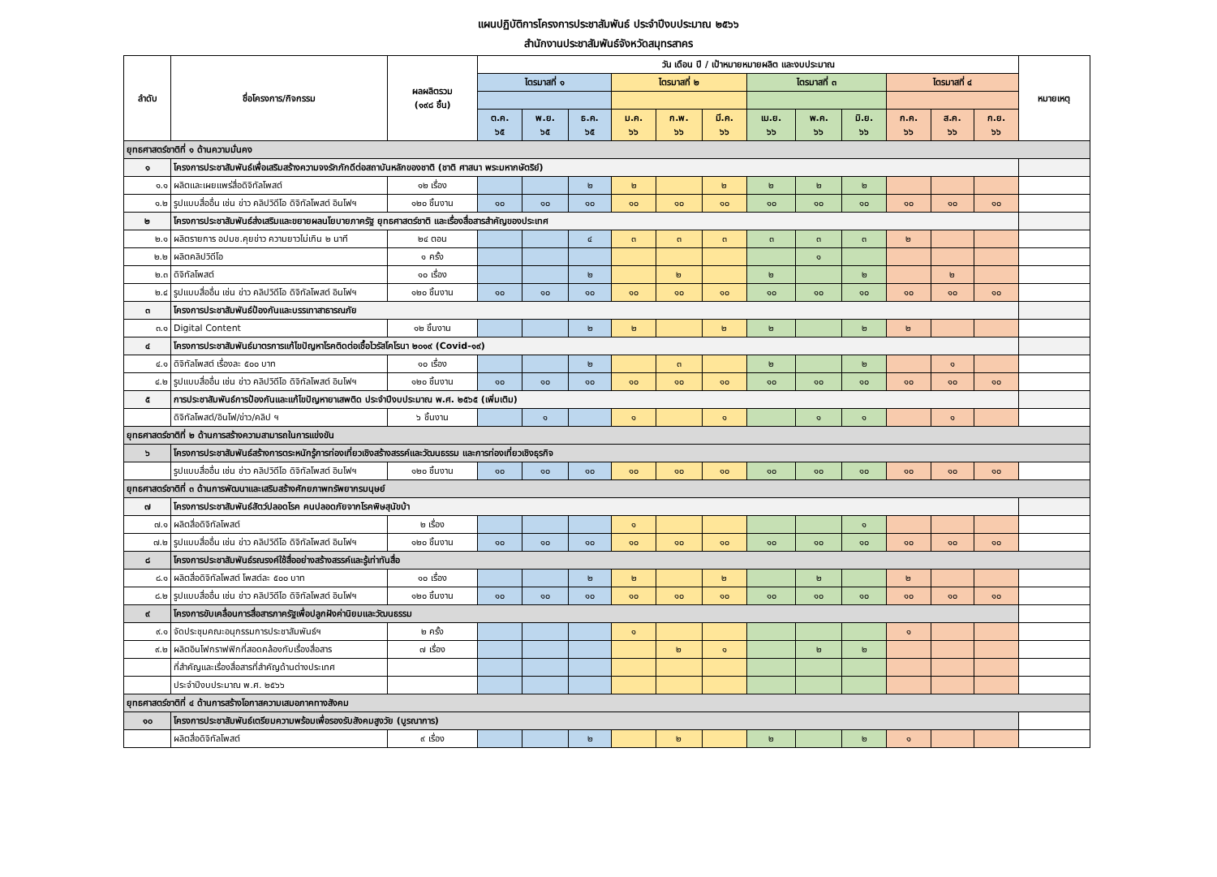แผนปฏิบัติการโครงการประชาสัมพันธ์ ประจำปีงบประมาณ ๒๕๖๖
สำนักงานประชาสัมพันธ์จังหวัดสมุทรสาคร
| ลำดับ | ชื่อโครงการ/กิจกรรม | ผลผลิตรวม (๑๙๘ ชิ้น) | วัน เดือน ปี / เป้าหมายหมายผลิต และงบประมาณ | | | | | | | | | | | | หมายเหตุ |
| --- | --- | --- | --- | --- | --- | --- | --- | --- | --- | --- | --- | --- | --- | --- | --- |
| | | | ไตรมาสที่ ๑ | | | ไตรมาสที่ ๒ | | | ไตรมาสที่ ๓ | | | ไตรมาสที่ ๔ | | | |
| | | | ต.ค. ๖๕ | พ.ย. ๖๕ | ธ.ค. ๖๕ | ม.ค. ๖๖ | ก.พ. ๖๖ | มี.ค. ๖๖ | เม.ย. ๖๖ | พ.ค. ๖๖ | มิ.ย. ๖๖ | ก.ค. ๖๖ | ส.ค. ๖๖ | ก.ย. ๖๖ | |
| ยุทธศาสตร์ชาติที่ ๑ ด้านความมั่นคง | | | | | | | | | | | | | | | |
| ๑ | โครงการประชาสัมพันธ์เพื่อเสริมสร้างความจงรักภักดีต่อสถาบันหลักของชาติ (ชาติ ศาสนา พระมหากษัตริย์) | | | | | | | | | | | | | | |
| ๑.๑ | ผลิตและเผยแพร่สื่อดิจิทัลโพสต์ | ๑๒ เรื่อง | | | ๒ | ๒ | | ๒ | ๒ | ๒ | ๒ | | | | |
| ๑.๒ | รูปแบบสื่ออื่น เช่น ข่าว คลิปวิดีโอ ดิจิทัลโพสต์ อินโฟฯ | ๑๒๐ ชิ้นงาน | ๑๐ | ๑๐ | ๑๐ | ๑๐ | ๑๐ | ๑๐ | ๑๐ | ๑๐ | ๑๐ | ๑๐ | ๑๐ | ๑๐ | |
| ๒ | โครงการประชาสัมพันธ์ส่งเสริมและขยายผลนโยบายภาครัฐ ยุทธศาสตร์ชาติ และเรื่องสื่อสารสำคัญของประเทศ | | | | | | | | | | | | | | |
| ๒.๑ | ผลิตรายการ อปมช.คุยข่าว ความยาวไม่เกิน ๒ นาที | ๒๔ ตอน | | | ๔ | ๓ | ๓ | ๓ | ๓ | ๓ | ๓ | ๒ | | | |
| ๒.๒ | ผลิตคลิปวิดีโอ | ๑ ครั้ง | | | | | | | | ๑ | | | | | |
| ๒.๓ | ดิจิทัลโพสต์ | ๑๐ เรื่อง | | | ๒ | | ๒ | | ๒ | | ๒ | | ๒ | | |
| ๒.๔ | รูปแบบสื่ออื่น เช่น ข่าว คลิปวิดีโอ ดิจิทัลโพสต์ อินโฟฯ | ๑๒๐ ชิ้นงาน | ๑๐ | ๑๐ | ๑๐ | ๑๐ | ๑๐ | ๑๐ | ๑๐ | ๑๐ | ๑๐ | ๑๐ | ๑๐ | ๑๐ | |
| ๓ | โครงการประชาสัมพันธ์ป้องกันและบรรเทาสาธารณภัย | | | | | | | | | | | | | | |
| ๓.๑ | Digital Content | ๑๒ ชิ้นงาน | | | ๒ | ๒ | | ๒ | ๒ | | ๒ | ๒ | | | |
| ๔ | โครงการประชาสัมพันธ์มาตรการแก้ไขปัญหาโรคติดต่อเชื้อไวรัสโคโรนา ๒๐๑๙ (Covid-๑๙) | | | | | | | | | | | | | | |
| ๔.๑ | ดิจิทัลโพสต์ เรื่องละ ๕๐๐ บาท | ๑๐ เรื่อง | | | ๒ | | ๓ | | ๒ | | ๒ | | ๑ | | |
| ๔.๒ | รูปแบบสื่ออื่น เช่น ข่าว คลิปวิดีโอ ดิจิทัลโพสต์ อินโฟฯ | ๑๒๐ ชิ้นงาน | ๑๐ | ๑๐ | ๑๐ | ๑๐ | ๑๐ | ๑๐ | ๑๐ | ๑๐ | ๑๐ | ๑๐ | ๑๐ | ๑๐ | |
| ๕ | การประชาสัมพันธ์การป้องกันและแก้ไขปัญหายาเสพติด ประจำปีงบประมาณ พ.ศ. ๒๕๖๕ (เพิ่มเติม) | | | | | | | | | | | | | | |
| | ดิจิทัลโพสต์/อินโฟ/ข่าว/คลิป ฯ | ๖ ชิ้นงาน | | ๑ | | ๑ | | ๑ | | ๑ | ๑ | | ๑ | | |
| ยุทธศาสตร์ชาติที่ ๒ ด้านการสร้างความสามารถในการแข่งขัน | | | | | | | | | | | | | | | |
| ๖ | โครงการประชาสัมพันธ์สร้างการตระหนักรู้การท่องเที่ยวเชิงสร้างสรรค์และวัฒนธรรม และการท่องเที่ยวเชิงธุรกิจ | | | | | | | | | | | | | | |
| | รูปแบบสื่ออื่น เช่น ข่าว คลิปวิดีโอ ดิจิทัลโพสต์ อินโฟฯ | ๑๒๐ ชิ้นงาน | ๑๐ | ๑๐ | ๑๐ | ๑๐ | ๑๐ | ๑๐ | ๑๐ | ๑๐ | ๑๐ | ๑๐ | ๑๐ | ๑๐ | |
| ยุทธศาสตร์ชาติที่ ๓ ด้านการพัฒนาและเสริมสร้างศักยภาพทรัพยากรมนุษย์ | | | | | | | | | | | | | | | |
| ๗ | โครงการประชาสัมพันธ์สัตว์ปลอดโรค คนปลอดภัยจากโรคพิษสุนัขบ้า | | | | | | | | | | | | | | |
| ๗.๑ | ผลิตสื่อดิจิทัลโพสต์ | ๒ เรื่อง | | | | ๑ | | | | | ๑ | | | | |
| ๗.๒ | รูปแบบสื่ออื่น เช่น ข่าว คลิปวิดีโอ ดิจิทัลโพสต์ อินโฟฯ | ๑๒๐ ชิ้นงาน | ๑๐ | ๑๐ | ๑๐ | ๑๐ | ๑๐ | ๑๐ | ๑๐ | ๑๐ | ๑๐ | ๑๐ | ๑๐ | ๑๐ | |
| ๘ | โครงการประชาสัมพันธ์รณรงค์ใช้สื่ออย่างสร้างสรรค์และรู้เท่าทันสื่อ | | | | | | | | | | | | | | |
| ๘.๑ | ผลิตสื่อดิจิทัลโพสต์ โพสต์ละ ๕๐๐ บาท | ๑๐ เรื่อง | | | ๒ | ๒ | | ๒ | | ๒ | | ๒ | | | |
| ๘.๒ | รูปแบบสื่ออื่น เช่น ข่าว คลิปวิดีโอ ดิจิทัลโพสต์ อินโฟฯ | ๑๒๐ ชิ้นงาน | ๑๐ | ๑๐ | ๑๐ | ๑๐ | ๑๐ | ๑๐ | ๑๐ | ๑๐ | ๑๐ | ๑๐ | ๑๐ | ๑๐ | |
| ๙ | โครงการขับเคลื่อนการสื่อสารภาครัฐเพื่อปลูกฝังค่านิยมและวัฒนธรรม | | | | | | | | | | | | | | |
| ๙.๑ | จัดประชุมคณะอนุกรรมการประชาสัมพันธ์ฯ | ๒ ครั้ง | | | | ๑ | | | | | | ๑ | | | |
| ๙.๒ | ผลิตอินโฟกราฟฟิกที่สอดคล้องกับเรื่องสื่อสาร | ๗ เรื่อง | | | | | ๒ | ๑ | | ๒ | ๒ | | | | |
| | ที่สำคัญและเรื่องสื่อสารที่สำคัญด้านต่างประเทศ | | | | | | | | | | | | | | |
| | ประจำปีงบประมาณ พ.ศ. ๒๕๖๖ | | | | | | | | | | | | | | |
| ยุทธศาสตร์ชาติที่ ๔ ด้านการสร้างโอกาสความเสมอภาคทางสังคม | | | | | | | | | | | | | | | |
| ๑๐ | โครงการประชาสัมพันธ์เตรียมความพร้อมเพื่อรองรับสังคมสูงวัย (บูรณาการ) | | | | | | | | | | | | | | |
| | ผลิตสื่อดิจิทัลโพสต์ | ๙ เรื่อง | | | ๒ | | ๒ | | ๒ | | ๒ | ๑ | | | |